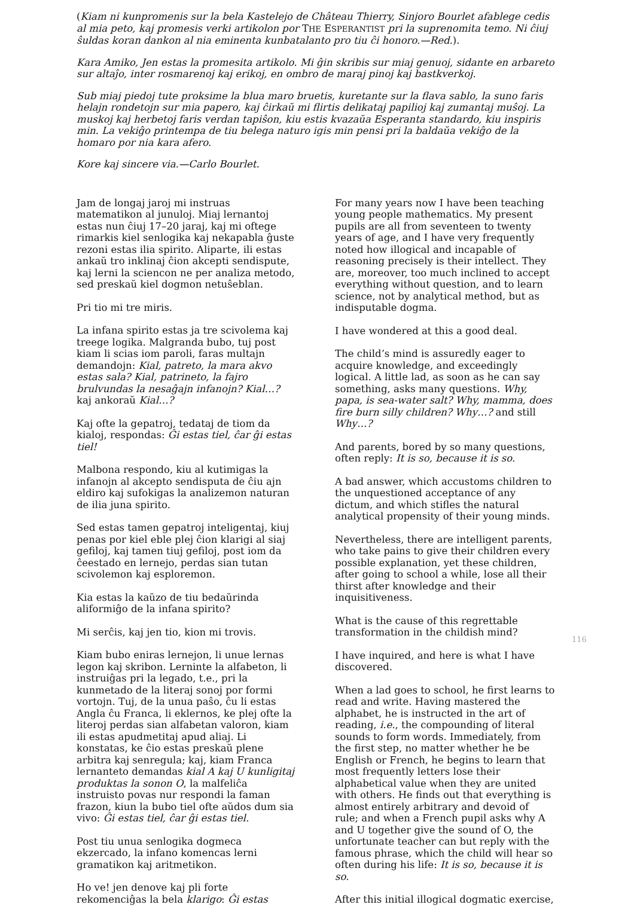(Kiam ni kunpromenis sur la bela Kastelejo de Château Thierry, Sinjoro Bourlet afablege cedis al mia peto, kaj promesis verki artikolon por THE ESPERANTIST pri la suprenomita temo. Ni ĉiuj ŝuldas koran dankon al nia eminenta kunbatalanto pro tiu ĉi honoro.—Red.).
Kara Amiko, Jen estas la promesita artikolo. Mi ĝin skribis sur miaj genuoj, sidante en arbareto sur altaĵo, inter rosmarenoj kaj erikoj, en ombro de maraj pinoj kaj bastkverkoj.
Sub miaj piedoj tute proksime la blua maro bruetis, kuretante sur la flava sablo, la suno faris helajn rondetojn sur mia papero, kaj ĉirkaŭ mi flirtis delikataj papilioj kaj zumantaj muŝoj. La muskoj kaj herbetoj faris verdan tapiŝon, kiu estis kvazaŭa Esperanta standardo, kiu inspiris min. La vekiĝo printempa de tiu belega naturo igis min pensi pri la baldaŭa vekiĝo de la homaro por nia kara afero.
Kore kaj sincere via.—Carlo Bourlet.
Jam de longaj jaroj mi instruas matematikon al junuloj. Miaj lernantoj estas nun ĉiuj 17–20 jaraj, kaj mi oftege rimarkis kiel senlogika kaj nekapabla ĝuste rezoni estas ilia spirito. Aliparte, ili estas ankaŭ tro inklinaj ĉion akcepti sendispute, kaj lerni la sciencon ne per analiza metodo, sed preskaŭ kiel dogmon netuŝeblan.
Pri tio mi tre miris.
La infana spirito estas ja tre scivolema kaj treege logika. Malgranda bubo, tuj post kiam li scias iom paroli, faras multajn demandojn: Kial, patreto, la mara akvo estas sala? Kial, patrineto, la fajro brulvundas la nesaĝajn infanojn? Kial…? kaj ankoraŭ Kial…?
Kaj ofte la gepatroj, tedataj de tiom da kialoj, respondas: Ĝi estas tiel, ĉar ĝi estas tiel!
Malbona respondo, kiu al kutimigas la infanojn al akcepto sendisputa de ĉiu ajn eldiro kaj sufokigas la analizemon naturan de ilia juna spirito.
Sed estas tamen gepatroj inteligentaj, kiuj penas por kiel eble plej ĉion klarigi al siaj gefiloj, kaj tamen tiuj gefiloj, post iom da ĉeestado en lernejo, perdas sian tutan scivolemon kaj esploremon.
Kia estas la kaŭzo de tiu bedaŭrinda aliformiĝo de la infana spirito?
Mi serĉis, kaj jen tio, kion mi trovis.
Kiam bubo eniras lernejon, li unue lernas legon kaj skribon. Lerninte la alfabeton, li instruiĝas pri la legado, t.e., pri la kunmetado de la literaj sonoj por formi vortojn. Tuj, de la unua paŝo, ĉu li estas Angla ĉu Franca, li eklernos, ke plej ofte la literoj perdas sian alfabetan valoron, kiam ili estas apudmetitaj apud aliaj. Li konstatas, ke ĉio estas preskaŭ plene arbitra kaj senregula; kaj, kiam Franca lernanteto demandas kial A kaj U kunligitaj produktas la sonon O, la malfeliĉa instruisto povas nur respondi la faman frazon, kiun la bubo tiel ofte aŭdos dum sia vivo: Ĝi estas tiel, ĉar ĝi estas tiel.
Post tiu unua senlogika dogmeca ekzercado, la infano komencas lerni gramatikon kaj aritmetikon.
Ho ve! jen denove kaj pli forte rekomenciĝas la bela klarigo: Ĝi estas
For many years now I have been teaching young people mathematics. My present pupils are all from seventeen to twenty years of age, and I have very frequently noted how illogical and incapable of reasoning precisely is their intellect. They are, moreover, too much inclined to accept everything without question, and to learn science, not by analytical method, but as indisputable dogma.
I have wondered at this a good deal.
The child’s mind is assuredly eager to acquire knowledge, and exceedingly logical. A little lad, as soon as he can say something, asks many questions. Why, papa, is sea-water salt? Why, mamma, does fire burn silly children? Why…? and still Why…?
And parents, bored by so many questions, often reply: It is so, because it is so.
A bad answer, which accustoms children to the unquestioned acceptance of any dictum, and which stifles the natural analytical propensity of their young minds.
Nevertheless, there are intelligent parents, who take pains to give their children every possible explanation, yet these children, after going to school a while, lose all their thirst after knowledge and their inquisitiveness.
What is the cause of this regrettable transformation in the childish mind?
I have inquired, and here is what I have discovered.
When a lad goes to school, he first learns to read and write. Having mastered the alphabet, he is instructed in the art of reading, i.e., the compounding of literal sounds to form words. Immediately, from the first step, no matter whether he be English or French, he begins to learn that most frequently letters lose their alphabetical value when they are united with others. He finds out that everything is almost entirely arbitrary and devoid of rule; and when a French pupil asks why A and U together give the sound of O, the unfortunate teacher can but reply with the famous phrase, which the child will hear so often during his life: It is so, because it is so.
After this initial illogical dogmatic exercise,
116